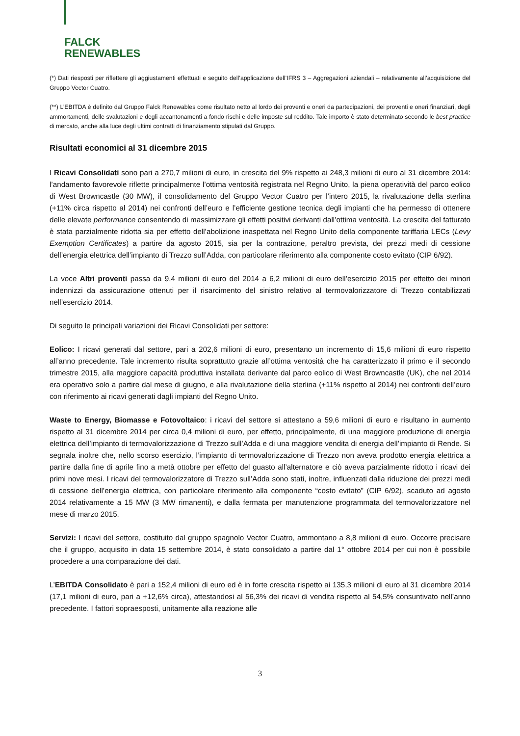FALCK
RENEWABLES
(*) Dati riesposti per riflettere gli aggiustamenti effettuati e seguito dell’applicazione dell’IFRS 3 – Aggregazioni aziendali – relativamente all’acquisizione del Gruppo Vector Cuatro.
(**) L’EBITDA è definito dal Gruppo Falck Renewables come risultato netto al lordo dei proventi e oneri da partecipazioni, dei proventi e oneri finanziari, degli ammortamenti, delle svalutazioni e degli accantonamenti a fondo rischi e delle imposte sul reddito. Tale importo è stato determinato secondo le best practice di mercato, anche alla luce degli ultimi contratti di finanziamento stipulati dal Gruppo.
Risultati economici al 31 dicembre 2015
I Ricavi Consolidati sono pari a 270,7 milioni di euro, in crescita del 9% rispetto ai 248,3 milioni di euro al 31 dicembre 2014: l’andamento favorevole riflette principalmente l’ottima ventosità registrata nel Regno Unito, la piena operatività del parco eolico di West Browncastle (30 MW), il consolidamento del Gruppo Vector Cuatro per l’intero 2015, la rivalutazione della sterlina (+11% circa rispetto al 2014) nei confronti dell’euro e l’efficiente gestione tecnica degli impianti che ha permesso di ottenere delle elevate performance consentendo di massimizzare gli effetti positivi derivanti dall’ottima ventosità. La crescita del fatturato è stata parzialmente ridotta sia per effetto dell’abolizione inaspettata nel Regno Unito della componente tariffaria LECs (Levy Exemption Certificates) a partire da agosto 2015, sia per la contrazione, peraltro prevista, dei prezzi medi di cessione dell’energia elettrica dell’impianto di Trezzo sull’Adda, con particolare riferimento alla componente costo evitato (CIP 6/92).
La voce Altri proventi passa da 9,4 milioni di euro del 2014 a 6,2 milioni di euro dell’esercizio 2015 per effetto dei minori indennizzi da assicurazione ottenuti per il risarcimento del sinistro relativo al termovalorizzatore di Trezzo contabilizzati nell’esercizio 2014.
Di seguito le principali variazioni dei Ricavi Consolidati per settore:
Eolico: I ricavi generati dal settore, pari a 202,6 milioni di euro, presentano un incremento di 15,6 milioni di euro rispetto all’anno precedente. Tale incremento risulta soprattutto grazie all’ottima ventosità che ha caratterizzato il primo e il secondo trimestre 2015, alla maggiore capacità produttiva installata derivante dal parco eolico di West Browncastle (UK), che nel 2014 era operativo solo a partire dal mese di giugno, e alla rivalutazione della sterlina (+11% rispetto al 2014) nei confronti dell’euro con riferimento ai ricavi generati dagli impianti del Regno Unito.
Waste to Energy, Biomasse e Fotovoltaico: i ricavi del settore si attestano a 59,6 milioni di euro e risultano in aumento rispetto al 31 dicembre 2014 per circa 0,4 milioni di euro, per effetto, principalmente, di una maggiore produzione di energia elettrica dell’impianto di termovalorizzazione di Trezzo sull’Adda e di una maggiore vendita di energia dell’impianto di Rende. Si segnala inoltre che, nello scorso esercizio, l’impianto di termovalorizzazione di Trezzo non aveva prodotto energia elettrica a partire dalla fine di aprile fino a metà ottobre per effetto del guasto all’alternatore e ciò aveva parzialmente ridotto i ricavi dei primi nove mesi. I ricavi del termovalorizzatore di Trezzo sull’Adda sono stati, inoltre, influenzati dalla riduzione dei prezzi medi di cessione dell’energia elettrica, con particolare riferimento alla componente “costo evitato” (CIP 6/92), scaduto ad agosto 2014 relativamente a 15 MW (3 MW rimanenti), e dalla fermata per manutenzione programmata del termovalorizzatore nel mese di marzo 2015.
Servizi: I ricavi del settore, costituito dal gruppo spagnolo Vector Cuatro, ammontano a 8,8 milioni di euro. Occorre precisare che il gruppo, acquisito in data 15 settembre 2014, è stato consolidato a partire dal 1° ottobre 2014 per cui non è possibile procedere a una comparazione dei dati.
L’EBITDA Consolidato è pari a 152,4 milioni di euro ed è in forte crescita rispetto ai 135,3 milioni di euro al 31 dicembre 2014 (17,1 milioni di euro, pari a +12,6% circa), attestandosi al 56,3% dei ricavi di vendita rispetto al 54,5% consuntivato nell’anno precedente. I fattori sopraesposti, unitamente alla reazione alle
3